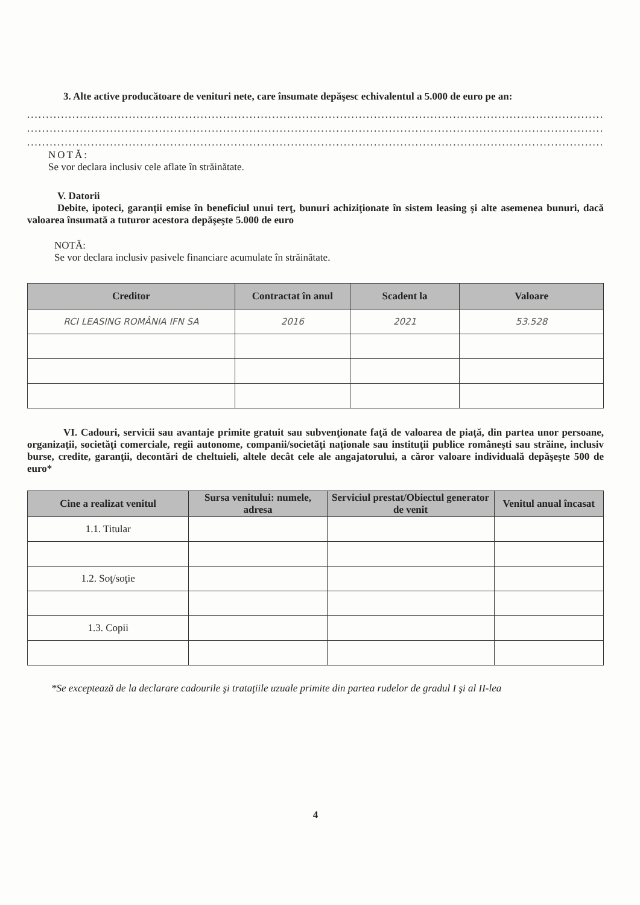3. Alte active producătoare de venituri nete, care însumate depăşesc echivalentul a 5.000 de euro pe an:
..............................................................................................................................................................
..............................................................................................................................................................
..............................................................................................................................................................
NOTĂ:
Se vor declara inclusiv cele aflate în străinătate.
V. Datorii
Debite, ipoteci, garanţii emise în beneficiul unui terţ, bunuri achiziţionate în sistem leasing şi alte asemenea bunuri, dacă valoarea însumată a tuturor acestora depăşeşte 5.000 de euro
NOTĂ:
Se vor declara inclusiv pasivele financiare acumulate în străinătate.
| Creditor | Contractat în anul | Scadent la | Valoare |
| --- | --- | --- | --- |
| RCI LEASING ROMÂNIA IFN SA | 2016 | 2021 | 53.528 |
VI. Cadouri, servicii sau avantaje primite gratuit sau subvenţionate faţă de valoarea de piaţă, din partea unor persoane, organizaţii, societăţi comerciale, regii autonome, companii/societăţi naţionale sau instituţii publice româneşti sau străine, inclusiv burse, credite, garanţii, decontări de cheltuieli, altele decât cele ale angajatorului, a căror valoare individuală depăşeşte 500 de euro*
| Cine a realizat venitul | Sursa venitului: numele, adresa | Serviciul prestat/Obiectul generator de venit | Venitul anual încasat |
| --- | --- | --- | --- |
| 1.1. Titular | | | |
| 1.2. Soţ/soţie | | | |
| 1.3. Copii | | | |
*Se exceptează de la declarare cadourile şi trataţiile uzuale primite din partea rudelor de gradul I şi al II-lea
4